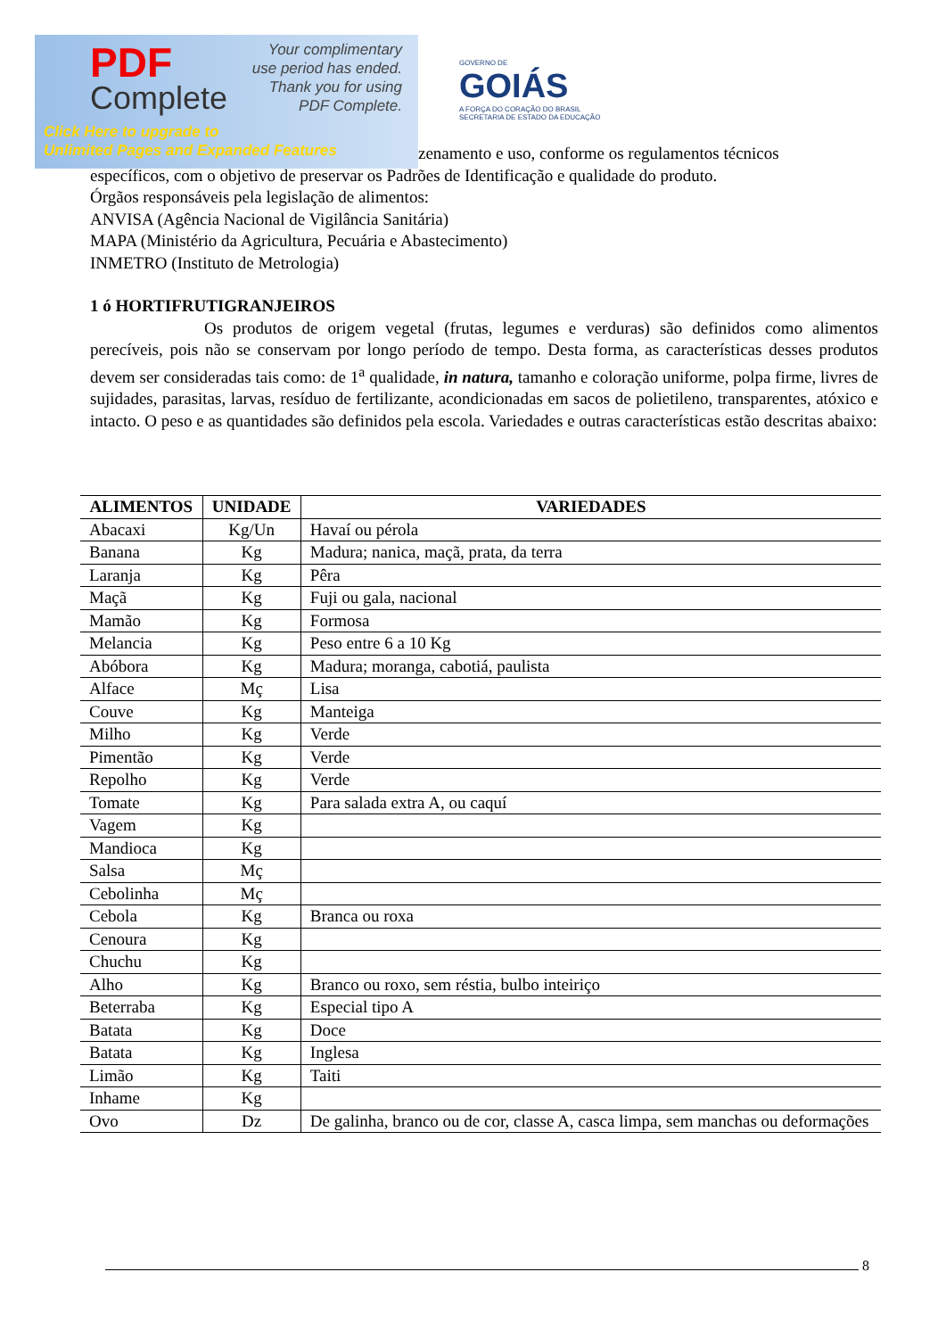PDF
Complete
Your complimentary
use period has ended.
Thank you for using
PDF Complete.
Click Here to upgrade to
Unlimited Pages and Expanded Features
GOVERNO DE
GOIÁS
A FORÇA DO CORAÇÃO DO BRASIL
SECRETARIA DE ESTADO DA EDUCAÇÃO
zenamento e uso, conforme os regulamentos técnicos
específicos, com o objetivo de preservar os Padrões de Identificação e qualidade do produto.
Órgãos responsáveis pela legislação de alimentos:
ANVISA (Agência Nacional de Vigilância Sanitária)
MAPA (Ministério da Agricultura, Pecuária e Abastecimento)
INMETRO (Instituto de Metrologia)
1 ó HORTIFRUTIGRANJEIROS
Os produtos de origem vegetal (frutas, legumes e verduras) são definidos como alimentos perecíveis, pois não se conservam por longo período de tempo. Desta forma, as características desses produtos devem ser consideradas tais como: de 1<sup>a</sup> qualidade, in natura, tamanho e coloração uniforme, polpa firme, livres de sujidades, parasitas, larvas, resíduo de fertilizante, acondicionadas em sacos de polietileno, transparentes, atóxico e intacto. O peso e as quantidades são definidos pela escola. Variedades e outras características estão descritas abaixo:
| ALIMENTOS | UNIDADE | VARIEDADES |
| --- | --- | --- |
| Abacaxi | Kg/Un | Havaí ou pérola |
| Banana | Kg | Madura; nanica, maçã, prata, da terra |
| Laranja | Kg | Pêra |
| Maçã | Kg | Fuji ou gala, nacional |
| Mamão | Kg | Formosa |
| Melancia | Kg | Peso entre 6 a 10 Kg |
| Abóbora | Kg | Madura; moranga, cabotiá, paulista |
| Alface | Mç | Lisa |
| Couve | Kg | Manteiga |
| Milho | Kg | Verde |
| Pimentão | Kg | Verde |
| Repolho | Kg | Verde |
| Tomate | Kg | Para salada extra A, ou caquí |
| Vagem | Kg | |
| Mandioca | Kg | |
| Salsa | Mç | |
| Cebolinha | Mç | |
| Cebola | Kg | Branca ou roxa |
| Cenoura | Kg | |
| Chuchu | Kg | |
| Alho | Kg | Branco ou roxo, sem réstia, bulbo inteiriço |
| Beterraba | Kg | Especial tipo A |
| Batata | Kg | Doce |
| Batata | Kg | Inglesa |
| Limão | Kg | Taiti |
| Inhame | Kg | |
| Ovo | Dz | De galinha, branco ou de cor, classe A, casca limpa, sem manchas ou deformações |
8